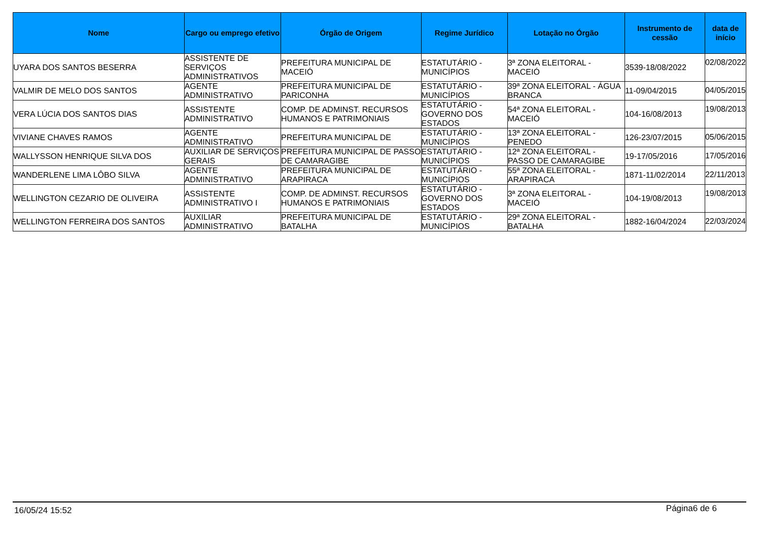| Nome | Cargo ou emprego efetivo | Órgão de Origem | Regime Jurídico | Lotação no Órgão | Instrumento de cessão | data de início |
| --- | --- | --- | --- | --- | --- | --- |
| UYARA DOS SANTOS BESERRA | ASSISTENTE DE SERVIÇOS ADMINISTRATIVOS | PREFEITURA MUNICIPAL DE MACEIÓ | ESTATUTÁRIO - MUNICÍPIOS | 3ª ZONA ELEITORAL - MACEIÓ | 3539-18/08/2022 | 02/08/2022 |
| VALMIR DE MELO DOS SANTOS | AGENTE ADMINISTRATIVO | PREFEITURA MUNICIPAL DE PARICONHA | ESTATUTÁRIO - MUNICÍPIOS | 39ª ZONA ELEITORAL - ÁGUA BRANCA | 11-09/04/2015 | 04/05/2015 |
| VERA LÚCIA DOS SANTOS DIAS | ASSISTENTE ADMINISTRATIVO | COMP. DE ADMINST. RECURSOS HUMANOS E PATRIMONIAIS | ESTATUTÁRIO - GOVERNO DOS ESTADOS | 54ª ZONA ELEITORAL - MACEIÓ | 104-16/08/2013 | 19/08/2013 |
| VIVIANE CHAVES RAMOS | AGENTE ADMINISTRATIVO | PREFEITURA MUNICIPAL DE | ESTATUTÁRIO - MUNICÍPIOS | 13ª ZONA ELEITORAL - PENEDO | 126-23/07/2015 | 05/06/2015 |
| WALLYSSON HENRIQUE SILVA DOS | AUXILIAR DE SERVIÇOS GERAIS | PREFEITURA MUNICIPAL DE PASSO DE CAMARAGIBE | ESTATUTÁRIO - MUNICÍPIOS | 12ª ZONA ELEITORAL - PASSO DE CAMARAGIBE | 19-17/05/2016 | 17/05/2016 |
| WANDERLENE LIMA LÔBO SILVA | AGENTE ADMINISTRATIVO | PREFEITURA MUNICIPAL DE ARAPIRACA | ESTATUTÁRIO - MUNICÍPIOS | 55ª ZONA ELEITORAL - ARAPIRACA | 1871-11/02/2014 | 22/11/2013 |
| WELLINGTON CEZARIO DE OLIVEIRA | ASSISTENTE ADMINISTRATIVO I | COMP. DE ADMINST. RECURSOS HUMANOS E PATRIMONIAIS | ESTATUTÁRIO - GOVERNO DOS ESTADOS | 3ª ZONA ELEITORAL - MACEIÓ | 104-19/08/2013 | 19/08/2013 |
| WELLINGTON FERREIRA DOS SANTOS | AUXILIAR ADMINISTRATIVO | PREFEITURA MUNICIPAL DE BATALHA | ESTATUTÁRIO - MUNICÍPIOS | 29ª ZONA ELEITORAL - BATALHA | 1882-16/04/2024 | 22/03/2024 |
16/05/24 15:52 Página6 de 6